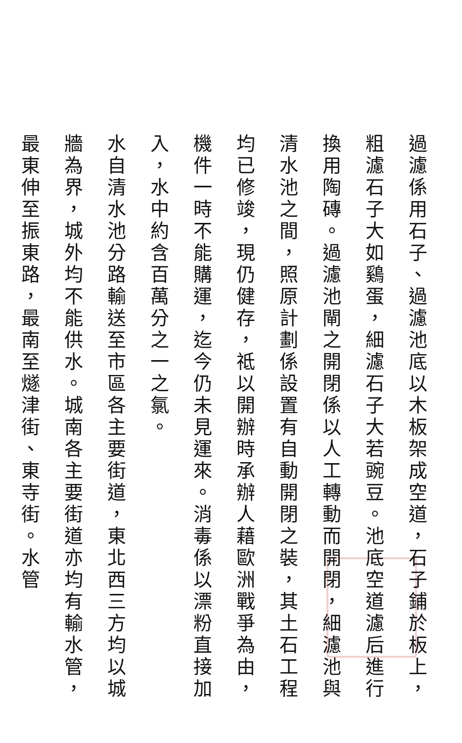過濾係用石子、過濾池底以木板架成空道，石子鋪於板上，粗濾石子大如鷄蛋，細濾石子大若豌豆。池底空道濾后進行換用陶磚。過濾池閘之開閉係以人工轉動而開閉，細濾池與清水池之間，照原計劃係設置有自動開閉之裝，其土石工程均已修竣，現仍健存，祗以開辦時承辦人藉歐洲戰爭為由，機件一時不能購運，迄今仍未見運來。消毒係以漂粉直接加入，水中約含百萬分之一之氯。
水自清水池分路輸送至市區各主要街道，東北西三方均以城牆為界，城外均不能供水。城南各主要街道亦均有輸水管，最東伸至振東路，最南至燧津街、東寺街。水管